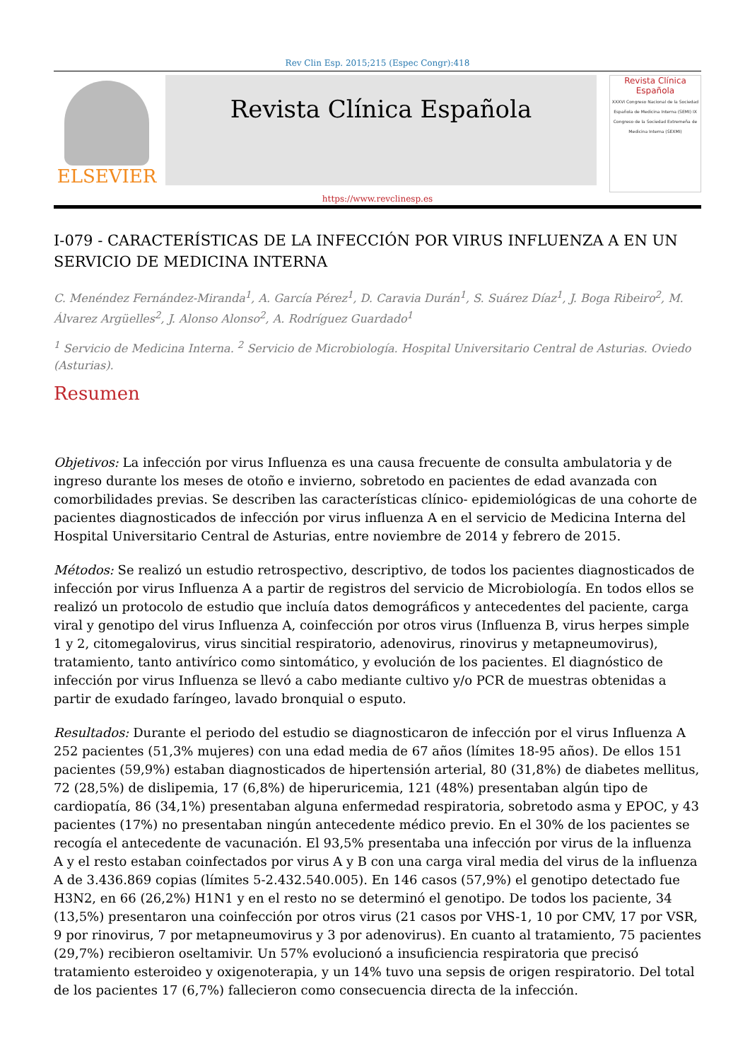Rev Clin Esp. 2015;215 (Espec Congr):418
ELSEVIER
Revista Clínica Española
Revista Clínica Española
XXXVI Congreso Nacional de la Sociedad Española de Medicina Interna (SEMI) IX Congreso de la Sociedad Extremeña de Medicina Interna (SEXMI)
https://www.revclinesp.es
I-079 - CARACTERÍSTICAS DE LA INFECCIÓN POR VIRUS INFLUENZA A EN UN SERVICIO DE MEDICINA INTERNA
C. Menéndez Fernández-Miranda<sup>1</sup>, A. García Pérez<sup>1</sup>, D. Caravia Durán<sup>1</sup>, S. Suárez Díaz<sup>1</sup>, J. Boga Ribeiro<sup>2</sup>, M. Álvarez Argüelles<sup>2</sup>, J. Alonso Alonso<sup>2</sup>, A. Rodríguez Guardado<sup>1</sup>
<sup>1</sup> Servicio de Medicina Interna. <sup>2</sup> Servicio de Microbiología. Hospital Universitario Central de Asturias. Oviedo (Asturias).
Resumen
Objetivos: La infección por virus Influenza es una causa frecuente de consulta ambulatoria y de ingreso durante los meses de otoño e invierno, sobretodo en pacientes de edad avanzada con comorbilidades previas. Se describen las características clínico- epidemiológicas de una cohorte de pacientes diagnosticados de infección por virus influenza A en el servicio de Medicina Interna del Hospital Universitario Central de Asturias, entre noviembre de 2014 y febrero de 2015.
Métodos: Se realizó un estudio retrospectivo, descriptivo, de todos los pacientes diagnosticados de infección por virus Influenza A a partir de registros del servicio de Microbiología. En todos ellos se realizó un protocolo de estudio que incluía datos demográficos y antecedentes del paciente, carga viral y genotipo del virus Influenza A, coinfección por otros virus (Influenza B, virus herpes simple 1 y 2, citomegalovirus, virus sincitial respiratorio, adenovirus, rinovirus y metapneumovirus), tratamiento, tanto antivírico como sintomático, y evolución de los pacientes. El diagnóstico de infección por virus Influenza se llevó a cabo mediante cultivo y/o PCR de muestras obtenidas a partir de exudado faríngeo, lavado bronquial o esputo.
Resultados: Durante el periodo del estudio se diagnosticaron de infección por el virus Influenza A 252 pacientes (51,3% mujeres) con una edad media de 67 años (límites 18-95 años). De ellos 151 pacientes (59,9%) estaban diagnosticados de hipertensión arterial, 80 (31,8%) de diabetes mellitus, 72 (28,5%) de dislipemia, 17 (6,8%) de hiperuricemia, 121 (48%) presentaban algún tipo de cardiopatía, 86 (34,1%) presentaban alguna enfermedad respiratoria, sobretodo asma y EPOC, y 43 pacientes (17%) no presentaban ningún antecedente médico previo. En el 30% de los pacientes se recogía el antecedente de vacunación. El 93,5% presentaba una infección por virus de la influenza A y el resto estaban coinfectados por virus A y B con una carga viral media del virus de la influenza A de 3.436.869 copias (límites 5-2.432.540.005). En 146 casos (57,9%) el genotipo detectado fue H3N2, en 66 (26,2%) H1N1 y en el resto no se determinó el genotipo. De todos los paciente, 34 (13,5%) presentaron una coinfección por otros virus (21 casos por VHS-1, 10 por CMV, 17 por VSR, 9 por rinovirus, 7 por metapneumovirus y 3 por adenovirus). En cuanto al tratamiento, 75 pacientes (29,7%) recibieron oseltamivir. Un 57% evolucionó a insuficiencia respiratoria que precisó tratamiento esteroideo y oxigenoterapia, y un 14% tuvo una sepsis de origen respiratorio. Del total de los pacientes 17 (6,7%) fallecieron como consecuencia directa de la infección.